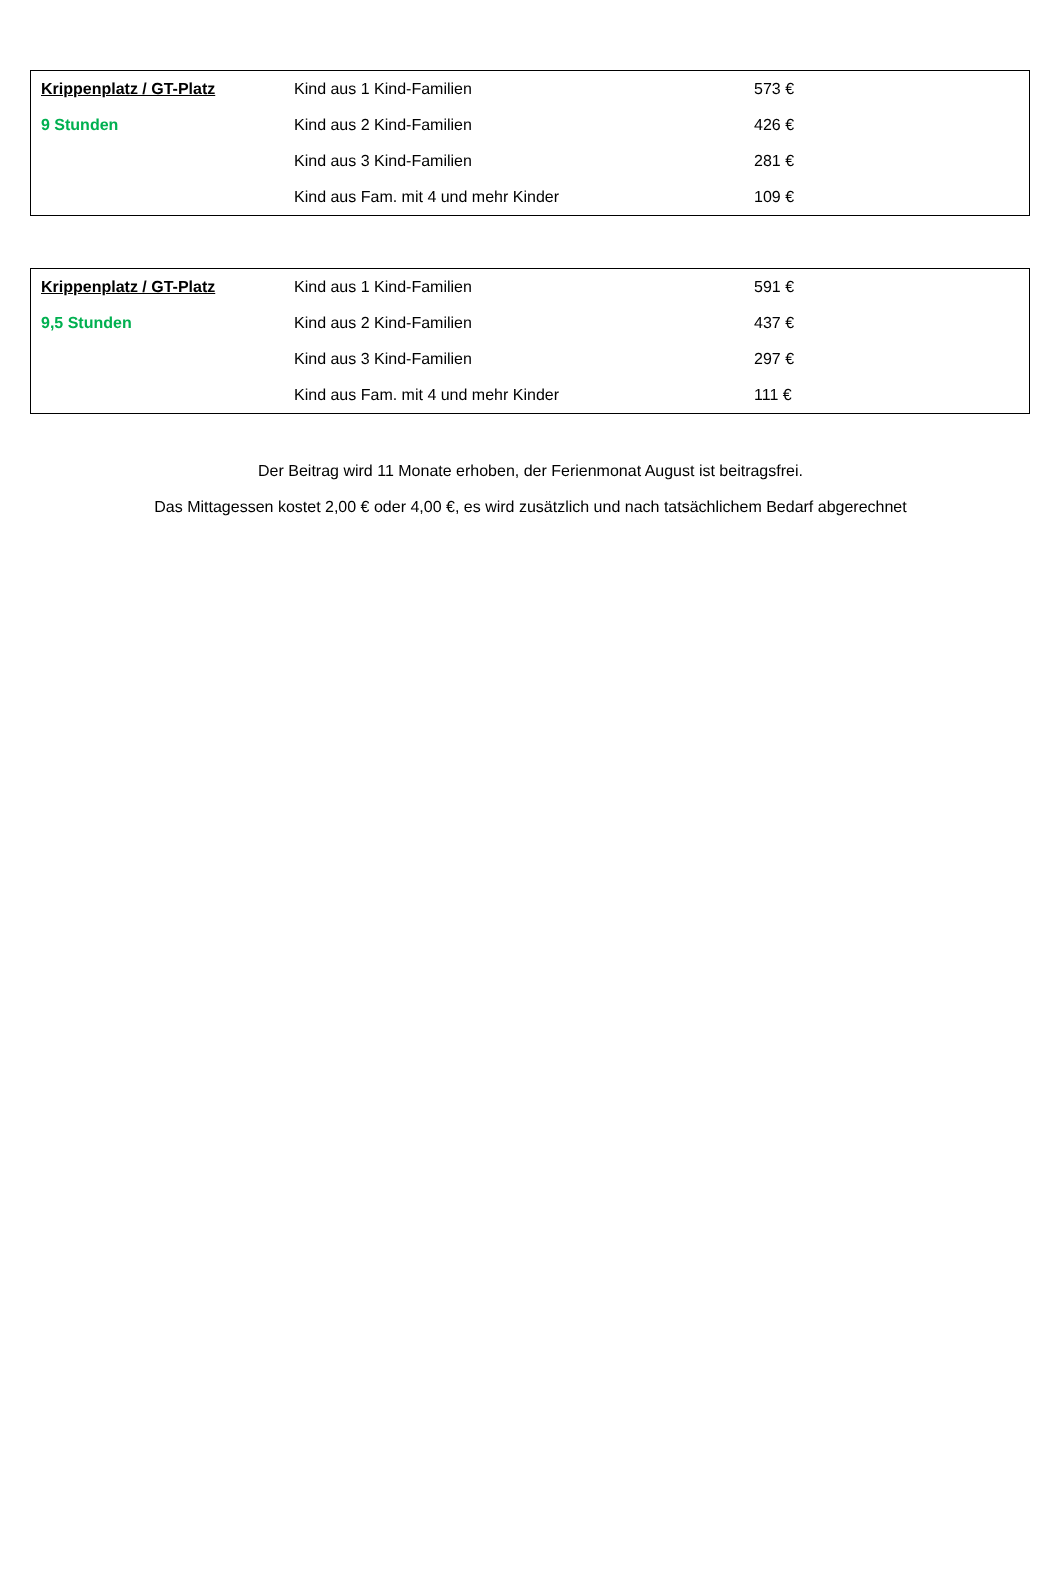| Krippenplatz / GT-Platz | Kind aus 1 Kind-Familien | 573 € |
| 9 Stunden | Kind aus 2 Kind-Familien | 426 € |
| | Kind aus 3 Kind-Familien | 281 € |
| | Kind aus Fam. mit 4 und mehr Kinder | 109 € |
| Krippenplatz / GT-Platz | Kind aus 1 Kind-Familien | 591 € |
| 9,5 Stunden | Kind aus 2 Kind-Familien | 437 € |
| | Kind aus 3 Kind-Familien | 297 € |
| | Kind aus Fam. mit 4 und mehr Kinder | 111 € |
Der Beitrag wird 11 Monate erhoben, der Ferienmonat August ist beitragsfrei.
Das Mittagessen kostet 2,00 € oder 4,00 €, es wird zusätzlich und nach tatsächlichem Bedarf abgerechnet